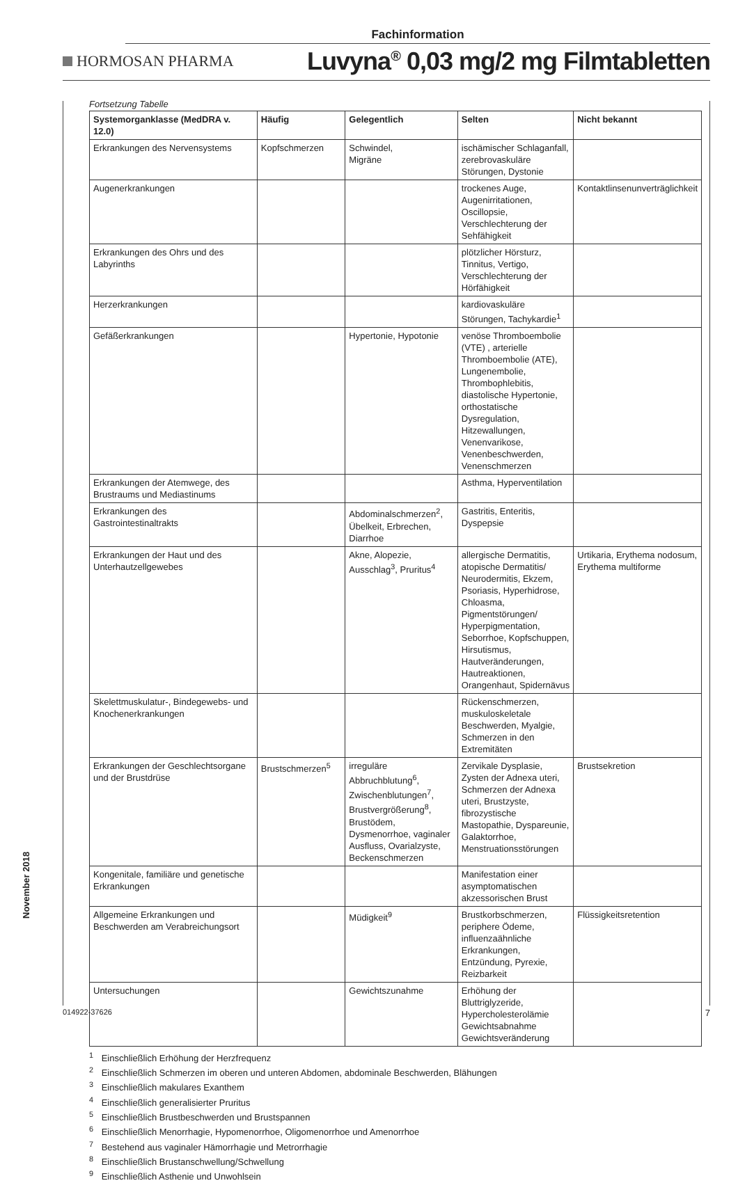Fachinformation
HORMOSAN PHARMA
Luvyna<sup>®</sup> 0,03 mg/2 mg Filmtabletten
November 2018
Fortsetzung Tabelle
| Systemorganklasse (MedDRA v. 12.0) | Häufig | Gelegentlich | Selten | Nicht bekannt |
| --- | --- | --- | --- | --- |
| Erkrankungen des Nervensystems | Kopfschmerzen | Schwindel, Migräne | ischämischer Schlaganfall, zerebrovaskuläre Störungen, Dystonie | |
| Augenerkrankungen | | | trockenes Auge, Augenirritationen, Oscillopsie, Verschlechterung der Sehfähigkeit | Kontaktlinsenunverträglichkeit |
| Erkrankungen des Ohrs und des Labyrinths | | | plötzlicher Hörsturz, Tinnitus, Vertigo, Verschlechterung der Hörfähigkeit | |
| Herzerkrankungen | | | kardiovaskuläre Störungen, Tachykardie<sup>1</sup> | |
| Gefäßerkrankungen | | Hypertonie, Hypotonie | venöse Thromboembolie (VTE) , arterielle Thromboembolie (ATE), Lungenembolie, Thrombophlebitis, diastolische Hypertonie, orthostatische Dysregulation, Hitzewallungen, Venenvarikose, Venenbeschwerden, Venenschmerzen | |
| Erkrankungen der Atemwege, des Brustraums und Mediastinums | | | Asthma, Hyperventilation | |
| Erkrankungen des Gastrointestinaltrakts | | Abdominalschmerzen<sup>2</sup>, Übelkeit, Erbrechen, Diarrhoe | Gastritis, Enteritis, Dyspepsie | |
| Erkrankungen der Haut und des Unterhautzellgewebes | | Akne, Alopezie, Ausschlag<sup>3</sup>, Pruritus<sup>4</sup> | allergische Dermatitis, atopische Dermatitis/ Neurodermitis, Ekzem, Psoriasis, Hyperhidrose, Chloasma, Pigmentstörungen/ Hyperpigmentation, Seborrhoe, Kopfschuppen, Hirsutismus, Hautveränderungen, Hautreaktionen, Orangenhaut, Spidernävus | Urtikaria, Erythema nodosum, Erythema multiforme |
| Skelettmuskulatur-, Bindegewebs- und Knochenerkrankungen | | | Rückenschmerzen, muskuloskeletale Beschwerden, Myalgie, Schmerzen in den Extremitäten | |
| Erkrankungen der Geschlechtsorgane und der Brustdrüse | Brustschmerzen<sup>5</sup> | irreguläre Abbruchblutung<sup>6</sup>, Zwischenblutungen<sup>7</sup>, Brustvergrößerung<sup>8</sup>, Brustödem, Dysmenorrhoe, vaginaler Ausfluss, Ovarialzyste, Beckenschmerzen | Zervikale Dysplasie, Zysten der Adnexa uteri, Schmerzen der Adnexa uteri, Brustzyste, fibrozystische Mastopathie, Dyspareunie, Galaktorrhoe, Menstruationsstörungen | Brustsekretion |
| Kongenitale, familiäre und genetische Erkrankungen | | | Manifestation einer asymptomatischen akzessorischen Brust | |
| Allgemeine Erkrankungen und Beschwerden am Verabreichungsort | | Müdigkeit<sup>9</sup> | Brustkorbschmerzen, periphere Ödeme, influenzaähnliche Erkrankungen, Entzündung, Pyrexie, Reizbarkeit | Flüssigkeitsretention |
| Untersuchungen | | Gewichtszunahme | Erhöhung der Bluttriglyzeride, Hypercholesterolämie Gewichtsabnahme Gewichtsveränderung | |
<sup>1</sup> Einschließlich Erhöhung der Herzfrequenz
<sup>2</sup> Einschließlich Schmerzen im oberen und unteren Abdomen, abdominale Beschwerden, Blähungen
<sup>3</sup> Einschließlich makulares Exanthem
<sup>4</sup> Einschließlich generalisierter Pruritus
<sup>5</sup> Einschließlich Brustbeschwerden und Brustspannen
<sup>6</sup> Einschließlich Menorrhagie, Hypomenorrhoe, Oligomenorrhoe und Amenorrhoe
<sup>7</sup> Bestehend aus vaginaler Hämorrhagie und Metrorrhagie
<sup>8</sup> Einschließlich Brustanschwellung/Schwellung
<sup>9</sup> Einschließlich Asthenie und Unwohlsein
014922-37626 7